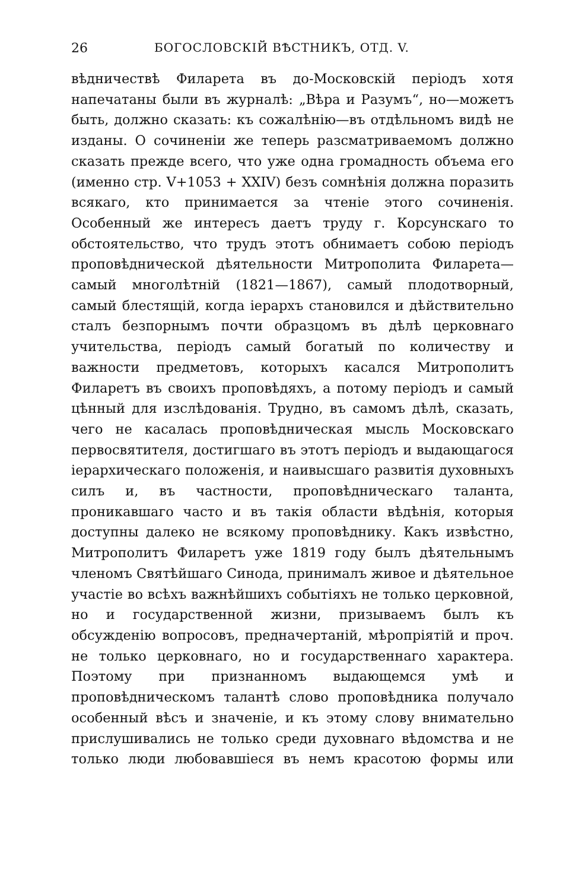26 БОГОСЛОВСКІЙ ВѢСТНИКЪ, ОТД. V.
вѣдничествѣ Филарета въ до-Московскій періодъ хотя напечатаны были въ журналѣ: „Вѣра и Разумъ“, но—можетъ быть, должно сказать: къ сожалѣнію—въ отдѣльномъ видѣ не изданы. О сочиненіи же теперь разсматриваемомъ должно сказать прежде всего, что уже одна громадность объема его (именно стр. V+1053 + XXIV) безъ сомнѣнія должна поразить всякаго, кто принимается за чтеніе этого сочиненія. Особенный же интересъ даетъ труду г. Корсунскаго то обстоятельство, что трудъ этотъ обнимаетъ собою періодъ проповѣднической дѣятельности Митрополита Филарета—самый многолѣтній (1821—1867), самый плодотворный, самый блестящій, когда іерархъ становился и дѣйствительно сталъ безпорнымъ почти образцомъ въ дѣлѣ церковнаго учительства, періодъ самый богатый по количеству и важности предметовъ, которыхъ касался Митрополитъ Филаретъ въ своихъ проповѣдяхъ, а потому періодъ и самый цѣнный для изслѣдованія. Трудно, въ самомъ дѣлѣ, сказать, чего не касалась проповѣдническая мысль Московскаго первосвятителя, достигшаго въ этотъ періодъ и выдающагося іерархическаго положенія, и наивысшаго развитія духовныхъ силъ и, въ частности, проповѣдническаго таланта, проникавшаго часто и въ такія области вѣдѣнія, которыя доступны далеко не всякому проповѣднику. Какъ извѣстно, Митрополитъ Филаретъ уже 1819 году былъ дѣятельнымъ членомъ Святѣйшаго Синода, принималъ живое и дѣятельное участіе во всѣхъ важнѣйшихъ событіяхъ не только церковной, но и государственной жизни, призываемъ былъ къ обсужденію вопросовъ, предначертаній, мѣропріятій и проч. не только церковнаго, но и государственнаго характера. Поэтому при признанномъ выдающемся умѣ и проповѣдническомъ талантѣ слово проповѣдника получало особенный вѣсъ и значеніе, и къ этому слову внимательно прислушивались не только среди духовнаго вѣдомства и не только люди любовавшіеся въ немъ красотою формы или